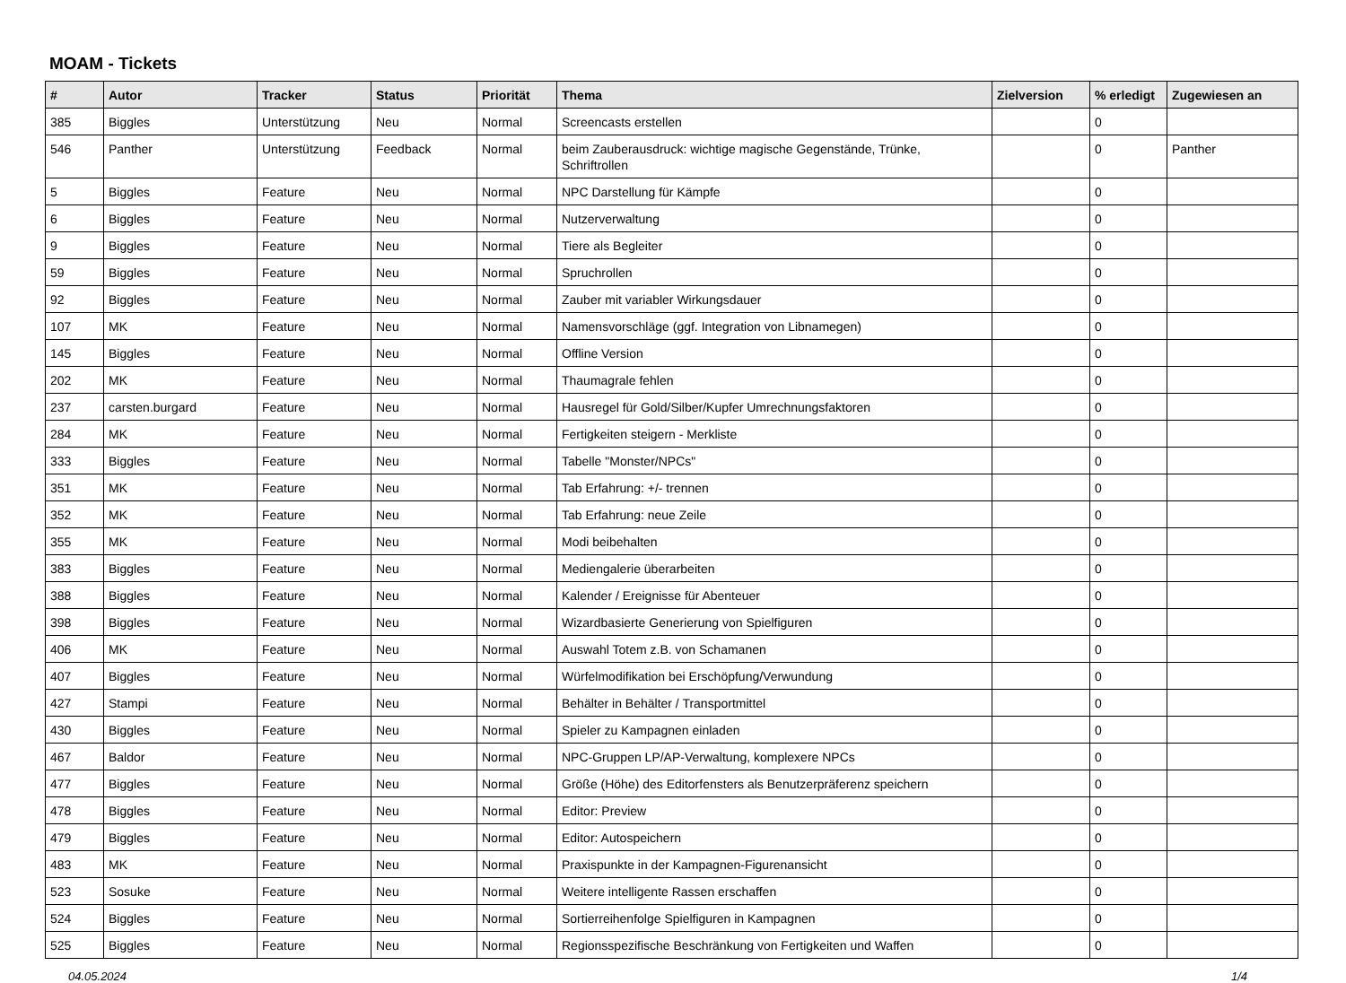MOAM - Tickets
| # | Autor | Tracker | Status | Priorität | Thema | Zielversion | % erledigt | Zugewiesen an |
| --- | --- | --- | --- | --- | --- | --- | --- | --- |
| 385 | Biggles | Unterstützung | Neu | Normal | Screencasts erstellen | | 0 | |
| 546 | Panther | Unterstützung | Feedback | Normal | beim Zauberausdruck: wichtige magische Gegenstände, Trünke, Schriftrollen | | 0 | Panther |
| 5 | Biggles | Feature | Neu | Normal | NPC Darstellung für Kämpfe | | 0 | |
| 6 | Biggles | Feature | Neu | Normal | Nutzerverwaltung | | 0 | |
| 9 | Biggles | Feature | Neu | Normal | Tiere als Begleiter | | 0 | |
| 59 | Biggles | Feature | Neu | Normal | Spruchrollen | | 0 | |
| 92 | Biggles | Feature | Neu | Normal | Zauber mit variabler Wirkungsdauer | | 0 | |
| 107 | MK | Feature | Neu | Normal | Namensvorschläge (ggf. Integration von Libnamegen) | | 0 | |
| 145 | Biggles | Feature | Neu | Normal | Offline Version | | 0 | |
| 202 | MK | Feature | Neu | Normal | Thaumagrale fehlen | | 0 | |
| 237 | carsten.burgard | Feature | Neu | Normal | Hausregel für Gold/Silber/Kupfer Umrechnungsfaktoren | | 0 | |
| 284 | MK | Feature | Neu | Normal | Fertigkeiten steigern - Merkliste | | 0 | |
| 333 | Biggles | Feature | Neu | Normal | Tabelle "Monster/NPCs" | | 0 | |
| 351 | MK | Feature | Neu | Normal | Tab Erfahrung: +/- trennen | | 0 | |
| 352 | MK | Feature | Neu | Normal | Tab Erfahrung: neue Zeile | | 0 | |
| 355 | MK | Feature | Neu | Normal | Modi beibehalten | | 0 | |
| 383 | Biggles | Feature | Neu | Normal | Mediengalerie überarbeiten | | 0 | |
| 388 | Biggles | Feature | Neu | Normal | Kalender / Ereignisse für Abenteuer | | 0 | |
| 398 | Biggles | Feature | Neu | Normal | Wizardbasierte Generierung von Spielfiguren | | 0 | |
| 406 | MK | Feature | Neu | Normal | Auswahl Totem z.B. von Schamanen | | 0 | |
| 407 | Biggles | Feature | Neu | Normal | Würfelmodifikation bei Erschöpfung/Verwundung | | 0 | |
| 427 | Stampi | Feature | Neu | Normal | Behälter in Behälter / Transportmittel | | 0 | |
| 430 | Biggles | Feature | Neu | Normal | Spieler zu Kampagnen einladen | | 0 | |
| 467 | Baldor | Feature | Neu | Normal | NPC-Gruppen LP/AP-Verwaltung, komplexere NPCs | | 0 | |
| 477 | Biggles | Feature | Neu | Normal | Größe (Höhe) des Editorfensters als Benutzerpräferenz speichern | | 0 | |
| 478 | Biggles | Feature | Neu | Normal | Editor: Preview | | 0 | |
| 479 | Biggles | Feature | Neu | Normal | Editor: Autospeichern | | 0 | |
| 483 | MK | Feature | Neu | Normal | Praxispunkte in der Kampagnen-Figurenansicht | | 0 | |
| 523 | Sosuke | Feature | Neu | Normal | Weitere intelligente Rassen erschaffen | | 0 | |
| 524 | Biggles | Feature | Neu | Normal | Sortierreihenfolge Spielfiguren in Kampagnen | | 0 | |
| 525 | Biggles | Feature | Neu | Normal | Regionsspezifische Beschränkung von Fertigkeiten und Waffen | | 0 | |
04.05.2024 1/4